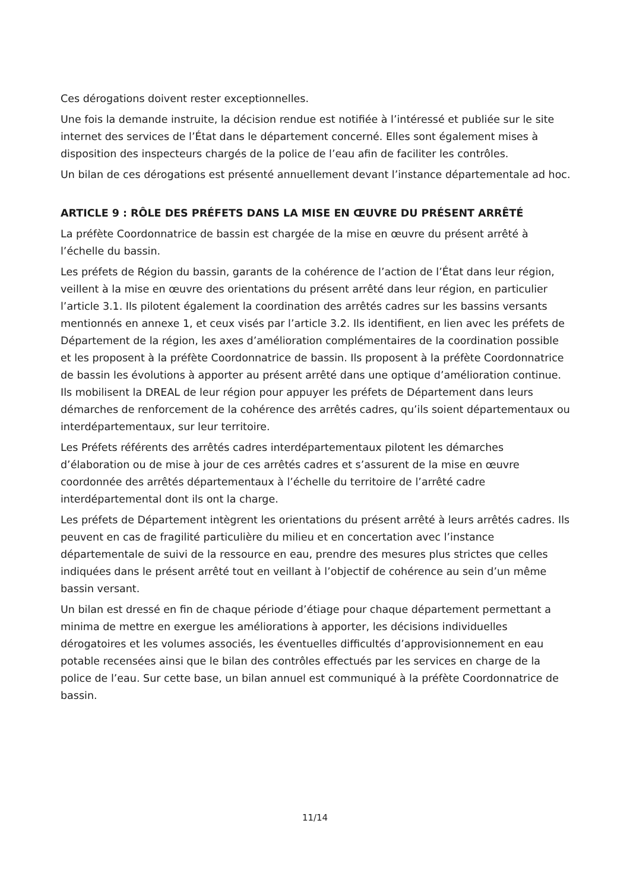Ces dérogations doivent rester exceptionnelles.
Une fois la demande instruite, la décision rendue est notifiée à l’intéressé et publiée sur le site internet des services de l’État dans le département concerné. Elles sont également mises à disposition des inspecteurs chargés de la police de l’eau afin de faciliter les contrôles.
Un bilan de ces dérogations est présenté annuellement devant l’instance départementale ad hoc.
ARTICLE 9 : RÔLE DES PRÉFETS DANS LA MISE EN ŒUVRE DU PRÉSENT ARRÊTÉ
La préfète Coordonnatrice de bassin est chargée de la mise en œuvre du présent arrêté à l’échelle du bassin.
Les préfets de Région du bassin, garants de la cohérence de l’action de l’État dans leur région, veillent à la mise en œuvre des orientations du présent arrêté dans leur région, en particulier l’article 3.1. Ils pilotent également la coordination des arrêtés cadres sur les bassins versants mentionnés en annexe 1, et ceux visés par l’article 3.2. Ils identifient, en lien avec les préfets de Département de la région, les axes d’amélioration complémentaires de la coordination possible et les proposent à la préfète Coordonnatrice de bassin. Ils proposent à la préfète Coordonnatrice de bassin les évolutions à apporter au présent arrêté dans une optique d’amélioration continue. Ils mobilisent la DREAL de leur région pour appuyer les préfets de Département dans leurs démarches de renforcement de la cohérence des arrêtés cadres, qu’ils soient départementaux ou interdépartementaux, sur leur territoire.
Les Préfets référents des arrêtés cadres interdépartementaux pilotent les démarches d’élaboration ou de mise à jour de ces arrêtés cadres et s’assurent de la mise en œuvre coordonnée des arrêtés départementaux à l’échelle du territoire de l’arrêté cadre interdépartemental dont ils ont la charge.
Les préfets de Département intègrent les orientations du présent arrêté à leurs arrêtés cadres. Ils peuvent en cas de fragilité particulière du milieu et en concertation avec l’instance départementale de suivi de la ressource en eau, prendre des mesures plus strictes que celles indiquées dans le présent arrêté tout en veillant à l’objectif de cohérence au sein d’un même bassin versant.
Un bilan est dressé en fin de chaque période d’étiage pour chaque département permettant a minima de mettre en exergue les améliorations à apporter, les décisions individuelles dérogatoires et les volumes associés, les éventuelles difficultés d’approvisionnement en eau potable recensées ainsi que le bilan des contrôles effectués par les services en charge de la police de l’eau. Sur cette base, un bilan annuel est communiqué à la préfète Coordonnatrice de bassin.
11/14